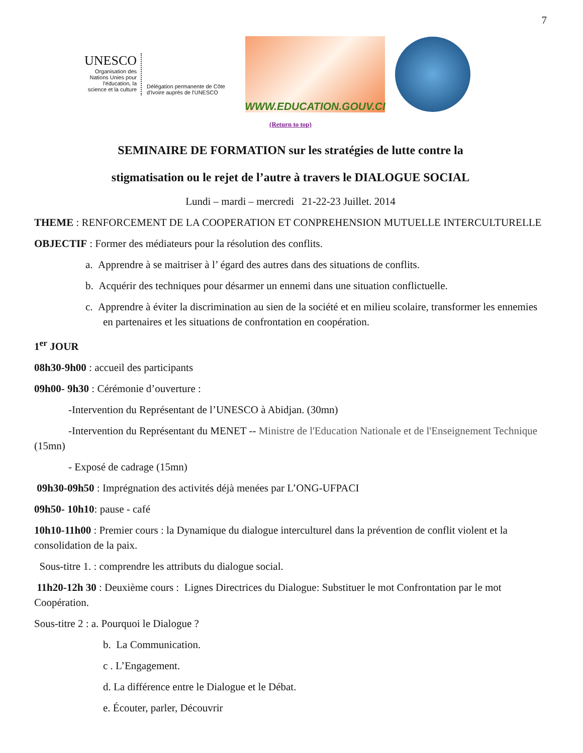7
UNESCO
Organisation des Nations Unies pour l'éducation, la science et la culture
Délégation permanente de Côte d'Ivoire auprès de l'UNESCO
WWW.EDUCATION.GOUV.CI
(Return to top)
SEMINAIRE DE FORMATION sur les stratégies de lutte contre la
stigmatisation ou le rejet de l’autre à travers le DIALOGUE SOCIAL
Lundi – mardi – mercredi 21-22-23 Juillet. 2014
THEME : RENFORCEMENT DE LA COOPERATION ET CONPREHENSION MUTUELLE INTERCULTURELLE
OBJECTIF : Former des médiateurs pour la résolution des conflits.
a. Apprendre à se maitriser à l’ égard des autres dans des situations de conflits.
b. Acquérir des techniques pour désarmer un ennemi dans une situation conflictuelle.
c. Apprendre à éviter la discrimination au sien de la société et en milieu scolaire, transformer les ennemies en partenaires et les situations de confrontation en coopération.
1<sup>er</sup> JOUR
08h30-9h00 : accueil des participants
09h00- 9h30 : Cérémonie d’ouverture :
-Intervention du Représentant de l’UNESCO à Abidjan. (30mn)
-Intervention du Représentant du MENET -- Ministre de l'Education Nationale et de l'Enseignement Technique (15mn)
- Exposé de cadrage (15mn)
09h30-09h50 : Imprégnation des activités déjà menées par L’ONG-UFPACI
09h50- 10h10: pause - café
10h10-11h00 : Premier cours : la Dynamique du dialogue interculturel dans la prévention de conflit violent et la consolidation de la paix.
Sous-titre 1. : comprendre les attributs du dialogue social.
11h20-12h 30 : Deuxième cours : Lignes Directrices du Dialogue: Substituer le mot Confrontation par le mot Coopération.
Sous-titre 2 : a. Pourquoi le Dialogue ?
b. La Communication.
c . L’Engagement.
d. La différence entre le Dialogue et le Débat.
e. Écouter, parler, Découvrir